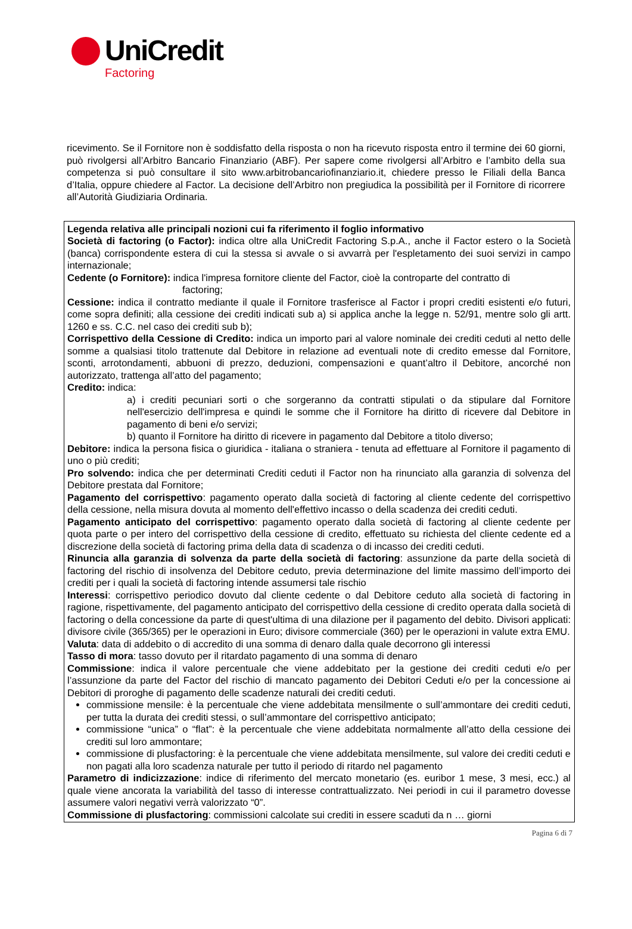UniCredit
Factoring
ricevimento. Se il Fornitore non è soddisfatto della risposta o non ha ricevuto risposta entro il termine dei 60 giorni, può rivolgersi all’Arbitro Bancario Finanziario (ABF). Per sapere come rivolgersi all’Arbitro e l’ambito della sua competenza si può consultare il sito www.arbitrobancariofinanziario.it, chiedere presso le Filiali della Banca d’Italia, oppure chiedere al Factor. La decisione dell’Arbitro non pregiudica la possibilità per il Fornitore di ricorrere all’Autorità Giudiziaria Ordinaria.
Legenda relativa alle principali nozioni cui fa riferimento il foglio informativo
Società di factoring (o Factor): indica oltre alla UniCredit Factoring S.p.A., anche il Factor estero o la Società (banca) corrispondente estera di cui la stessa si avvale o si avvarrà per l'espletamento dei suoi servizi in campo internazionale;
Cedente (o Fornitore): indica l'impresa fornitore cliente del Factor, cioè la controparte del contratto di
factoring;
Cessione: indica il contratto mediante il quale il Fornitore trasferisce al Factor i propri crediti esistenti e/o futuri, come sopra definiti; alla cessione dei crediti indicati sub a) si applica anche la legge n. 52/91, mentre solo gli artt. 1260 e ss. C.C. nel caso dei crediti sub b);
Corrispettivo della Cessione di Credito: indica un importo pari al valore nominale dei crediti ceduti al netto delle somme a qualsiasi titolo trattenute dal Debitore in relazione ad eventuali note di credito emesse dal Fornitore, sconti, arrotondamenti, abbuoni di prezzo, deduzioni, compensazioni e quant’altro il Debitore, ancorché non autorizzato, trattenga all’atto del pagamento;
Credito: indica:
a) i crediti pecuniari sorti o che sorgeranno da contratti stipulati o da stipulare dal Fornitore nell'esercizio dell'impresa e quindi le somme che il Fornitore ha diritto di ricevere dal Debitore in pagamento di beni e/o servizi;
b) quanto il Fornitore ha diritto di ricevere in pagamento dal Debitore a titolo diverso;
Debitore: indica la persona fisica o giuridica - italiana o straniera - tenuta ad effettuare al Fornitore il pagamento di uno o più crediti;
Pro solvendo: indica che per determinati Crediti ceduti il Factor non ha rinunciato alla garanzia di solvenza del Debitore prestata dal Fornitore;
Pagamento del corrispettivo: pagamento operato dalla società di factoring al cliente cedente del corrispettivo della cessione, nella misura dovuta al momento dell'effettivo incasso o della scadenza dei crediti ceduti.
Pagamento anticipato del corrispettivo: pagamento operato dalla società di factoring al cliente cedente per quota parte o per intero del corrispettivo della cessione di credito, effettuato su richiesta del cliente cedente ed a discrezione della società di factoring prima della data di scadenza o di incasso dei crediti ceduti.
Rinuncia alla garanzia di solvenza da parte della società di factoring: assunzione da parte della società di factoring del rischio di insolvenza del Debitore ceduto, previa determinazione del limite massimo dell’importo dei crediti per i quali la società di factoring intende assumersi tale rischio
Interessi: corrispettivo periodico dovuto dal cliente cedente o dal Debitore ceduto alla società di factoring in ragione, rispettivamente, del pagamento anticipato del corrispettivo della cessione di credito operata dalla società di factoring o della concessione da parte di quest'ultima di una dilazione per il pagamento del debito. Divisori applicati: divisore civile (365/365) per le operazioni in Euro; divisore commerciale (360) per le operazioni in valute extra EMU.
Valuta: data di addebito o di accredito di una somma di denaro dalla quale decorrono gli interessi
Tasso di mora: tasso dovuto per il ritardato pagamento di una somma di denaro
Commissione: indica il valore percentuale che viene addebitato per la gestione dei crediti ceduti e/o per l’assunzione da parte del Factor del rischio di mancato pagamento dei Debitori Ceduti e/o per la concessione ai Debitori di proroghe di pagamento delle scadenze naturali dei crediti ceduti.
commissione mensile: è la percentuale che viene addebitata mensilmente o sull’ammontare dei crediti ceduti, per tutta la durata dei crediti stessi, o sull’ammontare del corrispettivo anticipato;
commissione “unica” o “flat”: è la percentuale che viene addebitata normalmente all’atto della cessione dei crediti sul loro ammontare;
commissione di plusfactoring: è la percentuale che viene addebitata mensilmente, sul valore dei crediti ceduti e non pagati alla loro scadenza naturale per tutto il periodo di ritardo nel pagamento
Parametro di indicizzazione: indice di riferimento del mercato monetario (es. euribor 1 mese, 3 mesi, ecc.) al quale viene ancorata la variabilità del tasso di interesse contrattualizzato. Nei periodi in cui il parametro dovesse assumere valori negativi verrà valorizzato “0”.
Commissione di plusfactoring: commissioni calcolate sui crediti in essere scaduti da n … giorni
Pagina 6 di 7